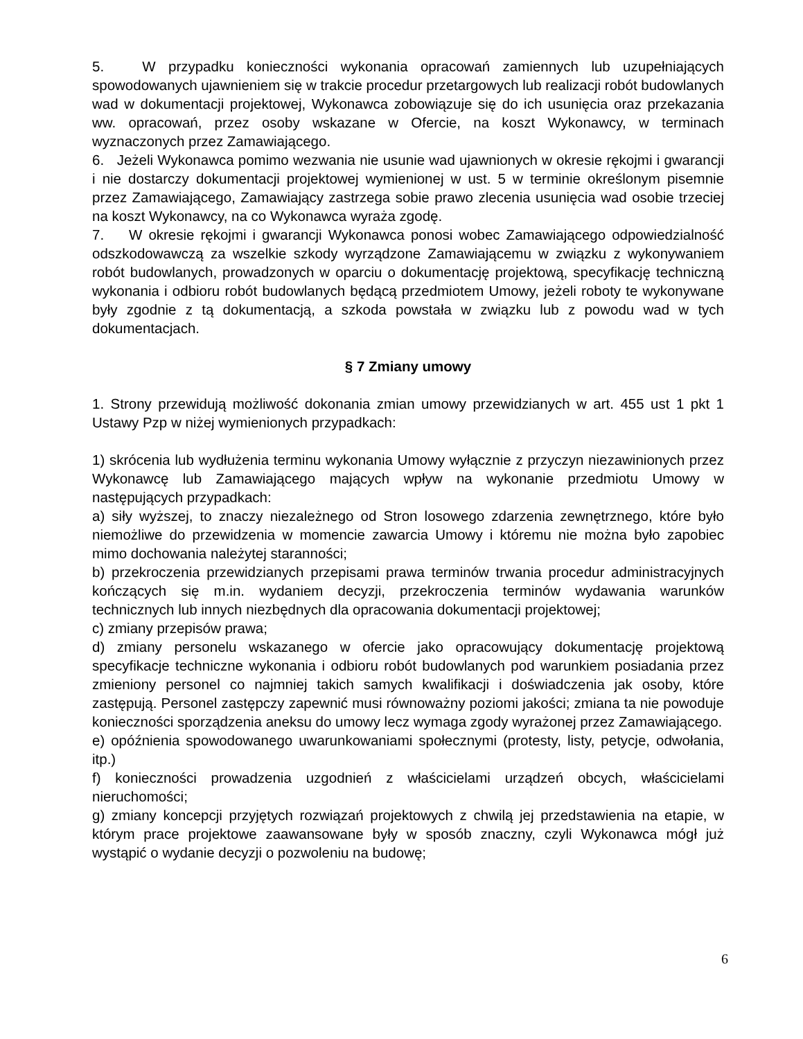5. W przypadku konieczności wykonania opracowań zamiennych lub uzupełniających spowodowanych ujawnieniem się w trakcie procedur przetargowych lub realizacji robót budowlanych wad w dokumentacji projektowej, Wykonawca zobowiązuje się do ich usunięcia oraz przekazania ww. opracowań, przez osoby wskazane w Ofercie, na koszt Wykonawcy, w terminach wyznaczonych przez Zamawiającego.
6. Jeżeli Wykonawca pomimo wezwania nie usunie wad ujawnionych w okresie rękojmi i gwarancji i nie dostarczy dokumentacji projektowej wymienionej w ust. 5 w terminie określonym pisemnie przez Zamawiającego, Zamawiający zastrzega sobie prawo zlecenia usunięcia wad osobie trzeciej na koszt Wykonawcy, na co Wykonawca wyraża zgodę.
7. W okresie rękojmi i gwarancji Wykonawca ponosi wobec Zamawiającego odpowiedzialność odszkodowawczą za wszelkie szkody wyrządzone Zamawiającemu w związku z wykonywaniem robót budowlanych, prowadzonych w oparciu o dokumentację projektową, specyfikację techniczną wykonania i odbioru robót budowlanych będącą przedmiotem Umowy, jeżeli roboty te wykonywane były zgodnie z tą dokumentacją, a szkoda powstała w związku lub z powodu wad w tych dokumentacjach.
§ 7 Zmiany umowy
1. Strony przewidują możliwość dokonania zmian umowy przewidzianych w art. 455 ust 1 pkt 1 Ustawy Pzp w niżej wymienionych przypadkach:
1) skrócenia lub wydłużenia terminu wykonania Umowy wyłącznie z przyczyn niezawinionych przez Wykonawcę lub Zamawiającego mających wpływ na wykonanie przedmiotu Umowy w następujących przypadkach:
a) siły wyższej, to znaczy niezależnego od Stron losowego zdarzenia zewnętrznego, które było niemożliwe do przewidzenia w momencie zawarcia Umowy i któremu nie można było zapobiec mimo dochowania należytej staranności;
b) przekroczenia przewidzianych przepisami prawa terminów trwania procedur administracyjnych kończących się m.in. wydaniem decyzji, przekroczenia terminów wydawania warunków technicznych lub innych niezbędnych dla opracowania dokumentacji projektowej;
c) zmiany przepisów prawa;
d) zmiany personelu wskazanego w ofercie jako opracowujący dokumentację projektową specyfikacje techniczne wykonania i odbioru robót budowlanych pod warunkiem posiadania przez zmieniony personel co najmniej takich samych kwalifikacji i doświadczenia jak osoby, które zastępują. Personel zastępczy zapewnić musi równoważny poziomi jakości; zmiana ta nie powoduje konieczności sporządzenia aneksu do umowy lecz wymaga zgody wyrażonej przez Zamawiającego.
e) opóźnienia spowodowanego uwarunkowaniami społecznymi (protesty, listy, petycje, odwołania, itp.)
f) konieczności prowadzenia uzgodnień z właścicielami urządzeń obcych, właścicielami nieruchomości;
g) zmiany koncepcji przyjętych rozwiązań projektowych z chwilą jej przedstawienia na etapie, w którym prace projektowe zaawansowane były w sposób znaczny, czyli Wykonawca mógł już wystąpić o wydanie decyzji o pozwoleniu na budowę;
6